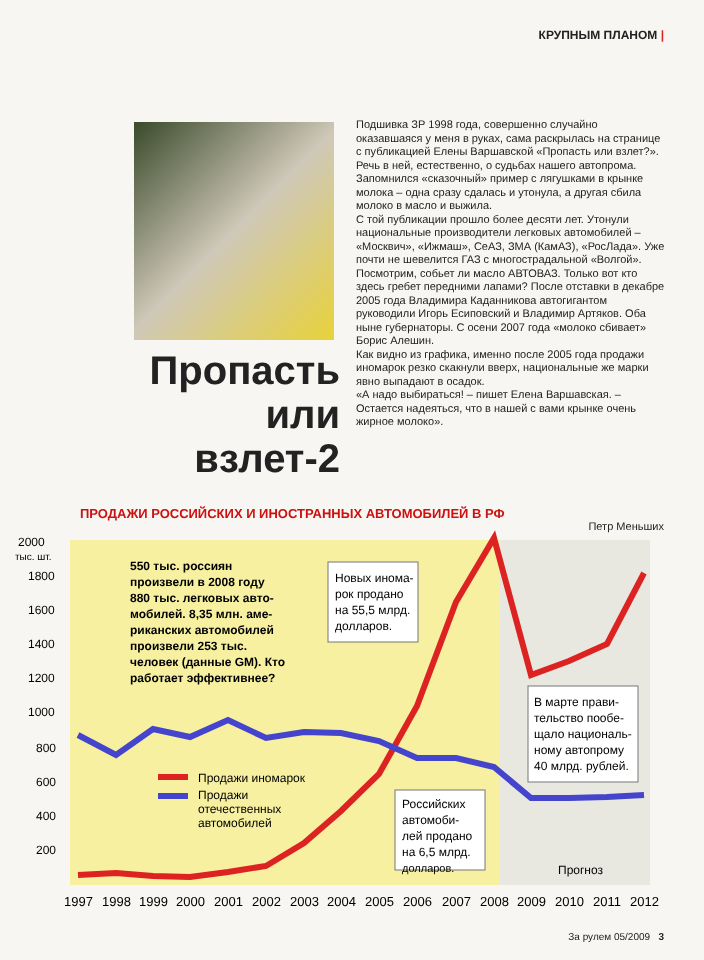КРУПНЫМ ПЛАНОМ |
Пропасть или взлет-2
Подшивка ЗР 1998 года, совершенно случайно оказавшаяся у меня в руках, сама раскрылась на странице с публикацией Елены Варшавской «Пропасть или взлет?». Речь в ней, естественно, о судьбах нашего автопрома. Запомнился «сказочный» пример с лягушками в крынке молока – одна сразу сдалась и утонула, а другая сбила молоко в масло и выжила.
С той публикации прошло более десяти лет. Утонули национальные производители легковых автомобилей – «Москвич», «Ижмаш», СеАЗ, ЗМА (КамАЗ), «РосЛада». Уже почти не шевелится ГАЗ с многострадальной «Волгой». Посмотрим, собьет ли масло АВТОВАЗ. Только вот кто здесь гребет передними лапами? После отставки в декабре 2005 года Владимира Каданникова автогигантом руководили Игорь Есиповский и Владимир Артяков. Оба ныне губернаторы. С осени 2007 года «молоко сбивает» Борис Алешин.
Как видно из графика, именно после 2005 года продажи иномарок резко скакнули вверх, национальные же марки явно выпадают в осадок.
«А надо выбираться! – пишет Елена Варшавская. – Остается надеяться, что в нашей с вами крынке очень жирное молоко».
Петр Меньших
ПРОДАЖИ РОССИЙСКИХ И ИНОСТРАННЫХ АВТОМОБИЛЕЙ В РФ
2000
тыс. шт.
1800
1600
1400
1200
1000
800
600
400
200
550 тыс. россиян
произвели в 2008 году
880 тыс. легковых авто-
мобилей. 8,35 млн. аме-
риканских автомобилей
произвели 253 тыс.
человек (данные GM). Кто
работает эффективнее?
Новых инома-
рок продано
на 55,5 млрд.
долларов.
В марте прави-
тельство пообе-
щало националь-
ному автопрому
40 млрд. рублей.
Российских
автомоби-
лей продано
на 6,5 млрд.
долларов.
Продажи иномарок
Продажи
отечественных
автомобилей
Прогноз
1997
1998
1999
2000
2001
2002
2003
2004
2005
2006
2007
2008
2009
2010
2011
2012
За рулем 05/2009 3